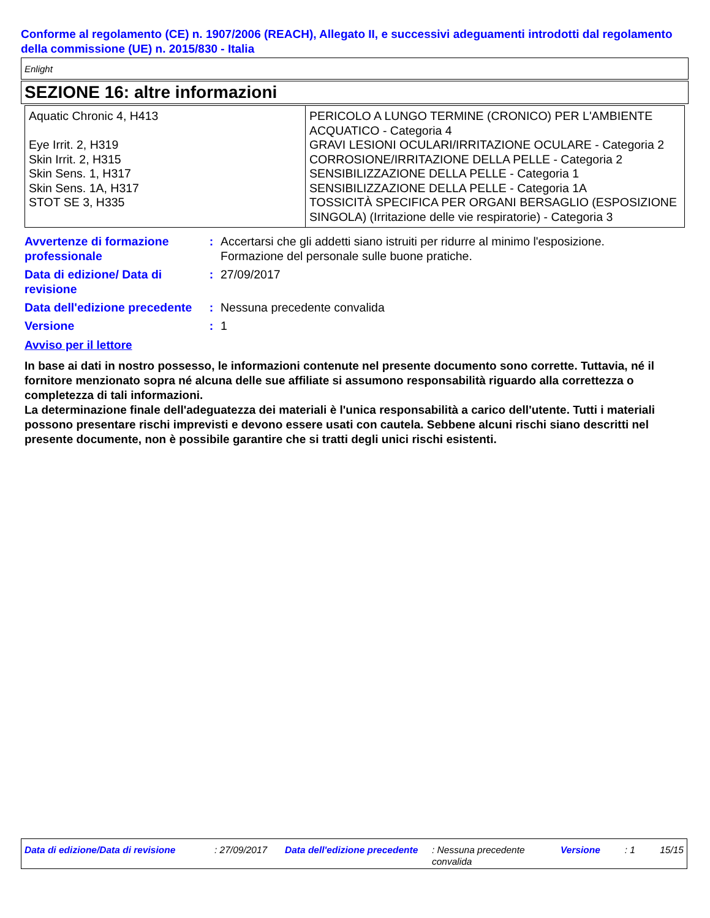Conforme al regolamento (CE) n. 1907/2006 (REACH), Allegato II, e successivi adeguamenti introdotti dal regolamento della commissione (UE) n. 2015/830 - Italia
Enlight
SEZIONE 16: altre informazioni
| Aquatic Chronic 4, H413 Eye Irrit. 2, H319 Skin Irrit. 2, H315 Skin Sens. 1, H317 Skin Sens. 1A, H317 STOT SE 3, H335 | PERICOLO A LUNGO TERMINE (CRONICO) PER L'AMBIENTE ACQUATICO - Categoria 4 GRAVI LESIONI OCULARI/IRRITAZIONE OCULARE - Categoria 2 CORROSIONE/IRRITAZIONE DELLA PELLE - Categoria 2 SENSIBILIZZAZIONE DELLA PELLE - Categoria 1 SENSIBILIZZAZIONE DELLA PELLE - Categoria 1A TOSSICITÀ SPECIFICA PER ORGANI BERSAGLIO (ESPOSIZIONE SINGOLA) (Irritazione delle vie respiratorie) - Categoria 3 |
| Avvertenze di formazione professionale | : | Accertarsi che gli addetti siano istruiti per ridurre al minimo l'esposizione. Formazione del personale sulle buone pratiche. |
| Data di edizione/ Data di revisione | : | 27/09/2017 |
| Data dell'edizione precedente | : | Nessuna precedente convalida |
| Versione | : | 1 |
Avviso per il lettore
In base ai dati in nostro possesso, le informazioni contenute nel presente documento sono corrette. Tuttavia, né il fornitore menzionato sopra né alcuna delle sue affiliate si assumono responsabilità riguardo alla correttezza o completezza di tali informazioni.
La determinazione finale dell'adeguatezza dei materiali è l'unica responsabilità a carico dell'utente. Tutti i materiali possono presentare rischi imprevisti e devono essere usati con cautela. Sebbene alcuni rischi siano descritti nel presente documente, non è possibile garantire che si tratti degli unici rischi esistenti.
| Data di edizione/Data di revisione | : 27/09/2017 | Data dell'edizione precedente | : Nessuna precedente convalida | Versione | : 1 | 15/15 |